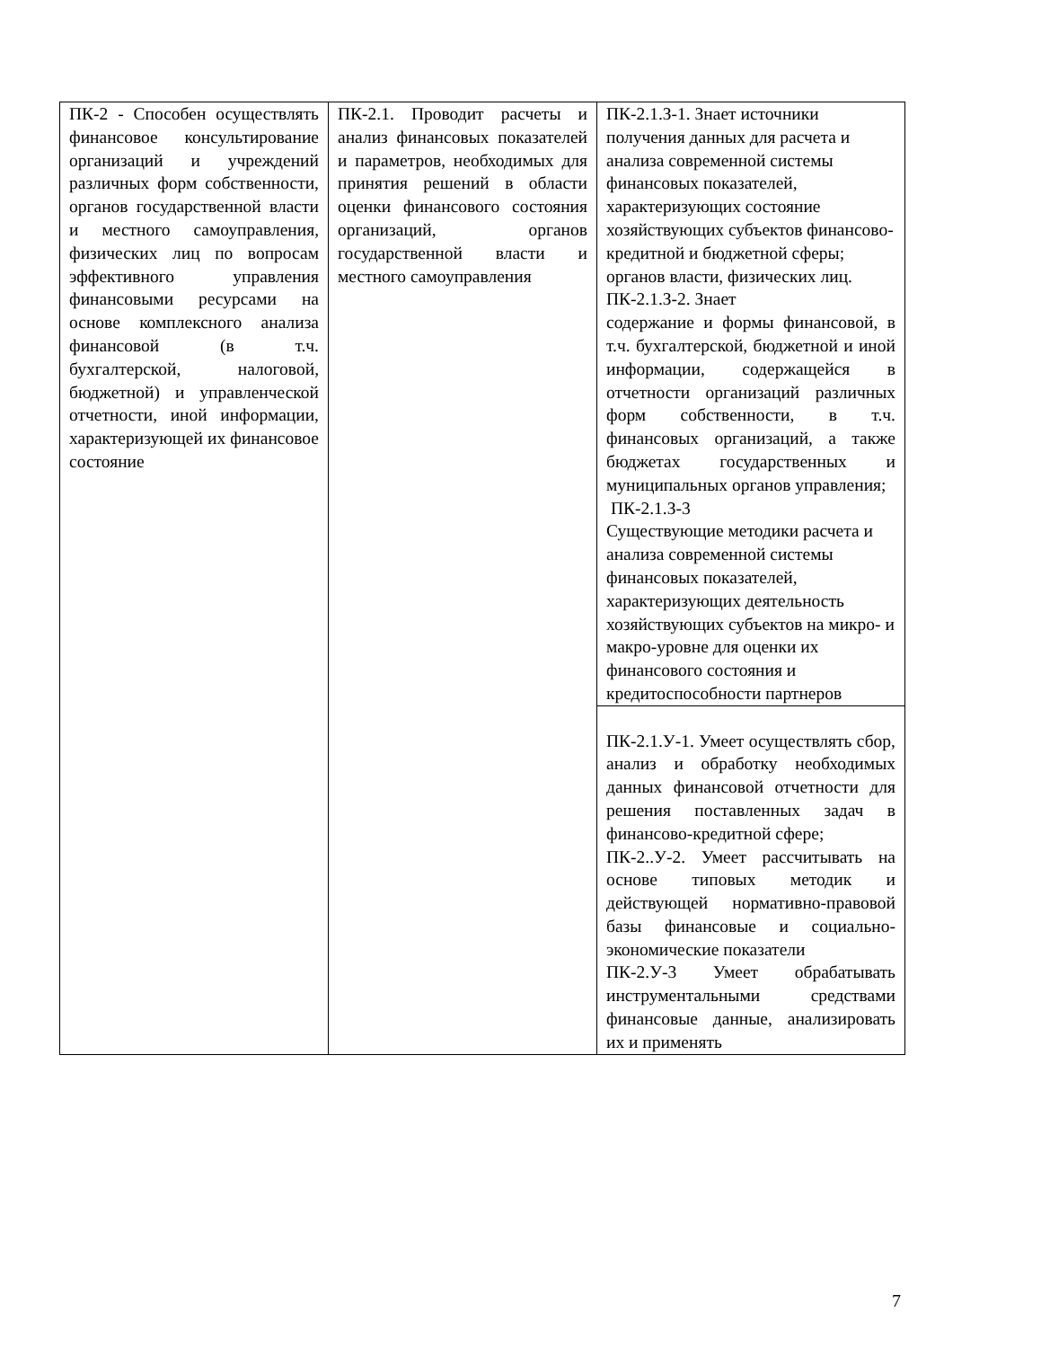| ПК-2 - Способен осуществлять финансовое консультирование организаций и учреждений различных форм собственности, органов государственной власти и местного самоуправления, физических лиц по вопросам эффективного управления финансовыми ресурсами на основе комплексного анализа финансовой (в т.ч. бухгалтерской, налоговой, бюджетной) и управленческой отчетности, иной информации, характеризующей их финансовое состояние | ПК-2.1. Проводит расчеты и анализ финансовых показателей и параметров, необходимых для принятия решений в области оценки финансового состояния организаций, органов государственной власти и местного самоуправления | ПК-2.1.З-1. Знает источники получения данных для расчета и анализа современной системы финансовых показателей, характеризующих состояние хозяйствующих субъектов финансово-кредитной и бюджетной сферы; органов власти, физических лиц. ПК-2.1.З-2. Знает содержание и формы финансовой, в т.ч. бухгалтерской, бюджетной и иной информации, содержащейся в отчетности организаций различных форм собственности, в т.ч. финансовых организаций, а также бюджетах государственных и муниципальных органов управления; ПК-2.1.З-3 Существующие методики расчета и анализа современной системы финансовых показателей, характеризующих деятельность хозяйствующих субъектов на микро- и макро-уровне для оценки их финансового состояния и кредитоспособности партнеров |
| | | ПК-2.1.У-1. Умеет осуществлять сбор, анализ и обработку необходимых данных финансовой отчетности для решения поставленных задач в финансово-кредитной сфере; ПК-2..У-2. Умеет рассчитывать на основе типовых методик и действующей нормативно-правовой базы финансовые и социально-экономические показатели ПК-2.У-3 Умеет обрабатывать инструментальными средствами финансовые данные, анализировать их и применять |
7